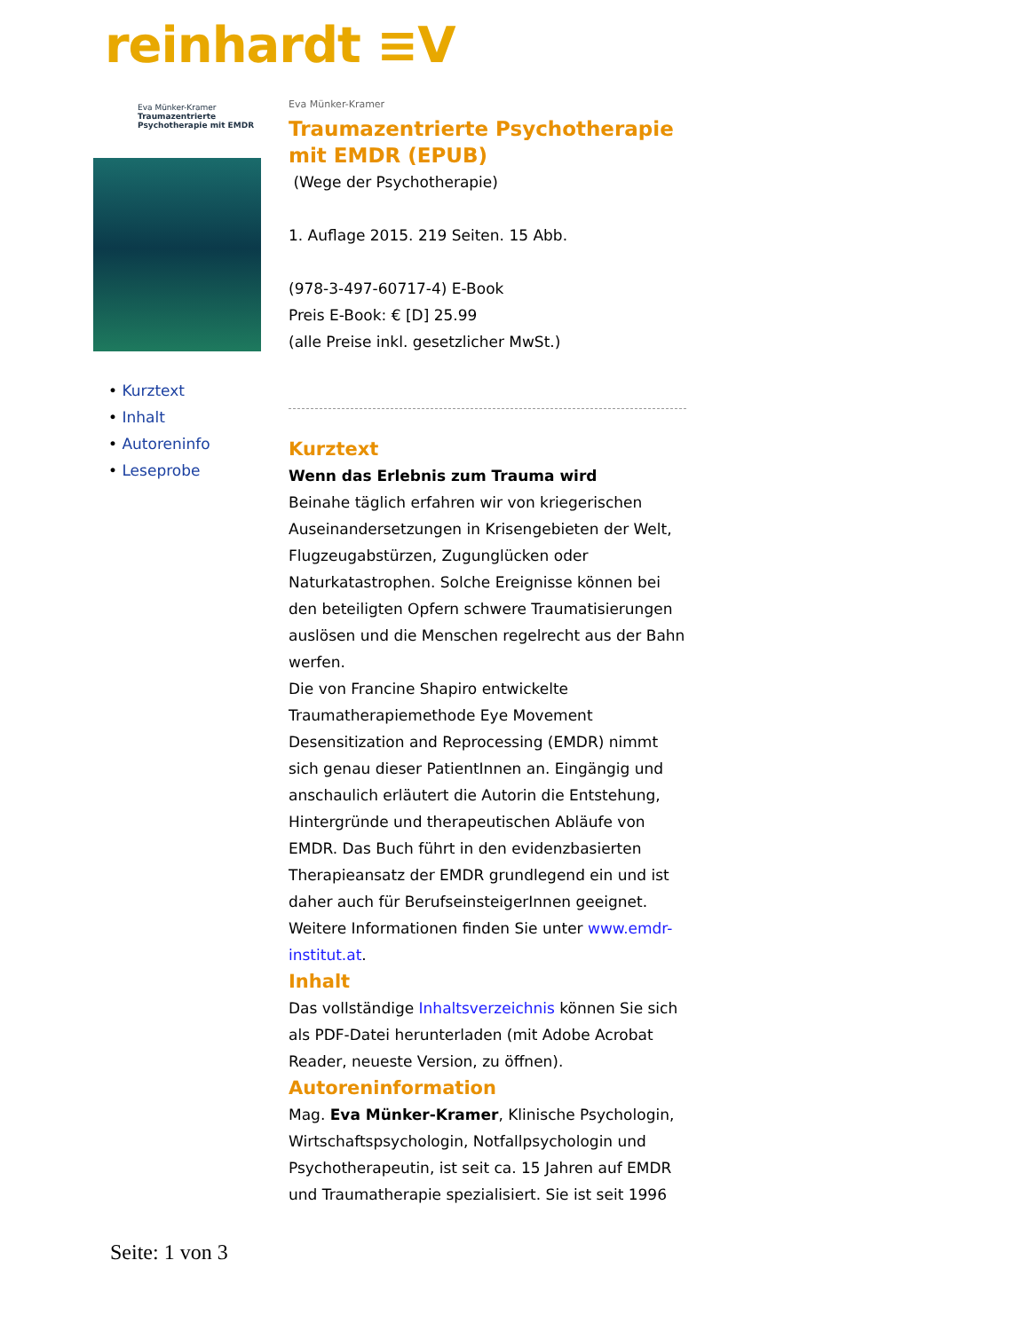reinhardt ≡V
Eva Münker-Kramer
Traumazentrierte Psychotherapie mit EMDR
• Kurztext
• Inhalt
• Autoreninfo
• Leseprobe
Eva Münker-Kramer
Traumazentrierte Psychotherapie mit EMDR (EPUB)
(Wege der Psychotherapie)
1. Auflage 2015. 219 Seiten. 15 Abb.
(978-3-497-60717-4) E-Book
Preis E-Book: € [D] 25.99
(alle Preise inkl. gesetzlicher MwSt.)
Kurztext
Wenn das Erlebnis zum Trauma wird
Beinahe täglich erfahren wir von kriegerischen Auseinandersetzungen in Krisengebieten der Welt, Flugzeugabstürzen, Zugunglücken oder Naturkatastrophen. Solche Ereignisse können bei den beteiligten Opfern schwere Traumatisierungen auslösen und die Menschen regelrecht aus der Bahn werfen.
Die von Francine Shapiro entwickelte Traumatherapiemethode Eye Movement Desensitization and Reprocessing (EMDR) nimmt sich genau dieser PatientInnen an. Eingängig und anschaulich erläutert die Autorin die Entstehung, Hintergründe und therapeutischen Abläufe von EMDR. Das Buch führt in den evidenzbasierten Therapieansatz der EMDR grundlegend ein und ist daher auch für BerufseinsteigerInnen geeignet. Weitere Informationen finden Sie unter www.emdr-institut.at.
Inhalt
Das vollständige Inhaltsverzeichnis können Sie sich als PDF-Datei herunterladen (mit Adobe Acrobat Reader, neueste Version, zu öffnen).
Autoreninformation
Mag. Eva Münker-Kramer, Klinische Psychologin, Wirtschaftspsychologin, Notfallpsychologin und Psychotherapeutin, ist seit ca. 15 Jahren auf EMDR und Traumatherapie spezialisiert. Sie ist seit 1996
Seite: 1 von 3